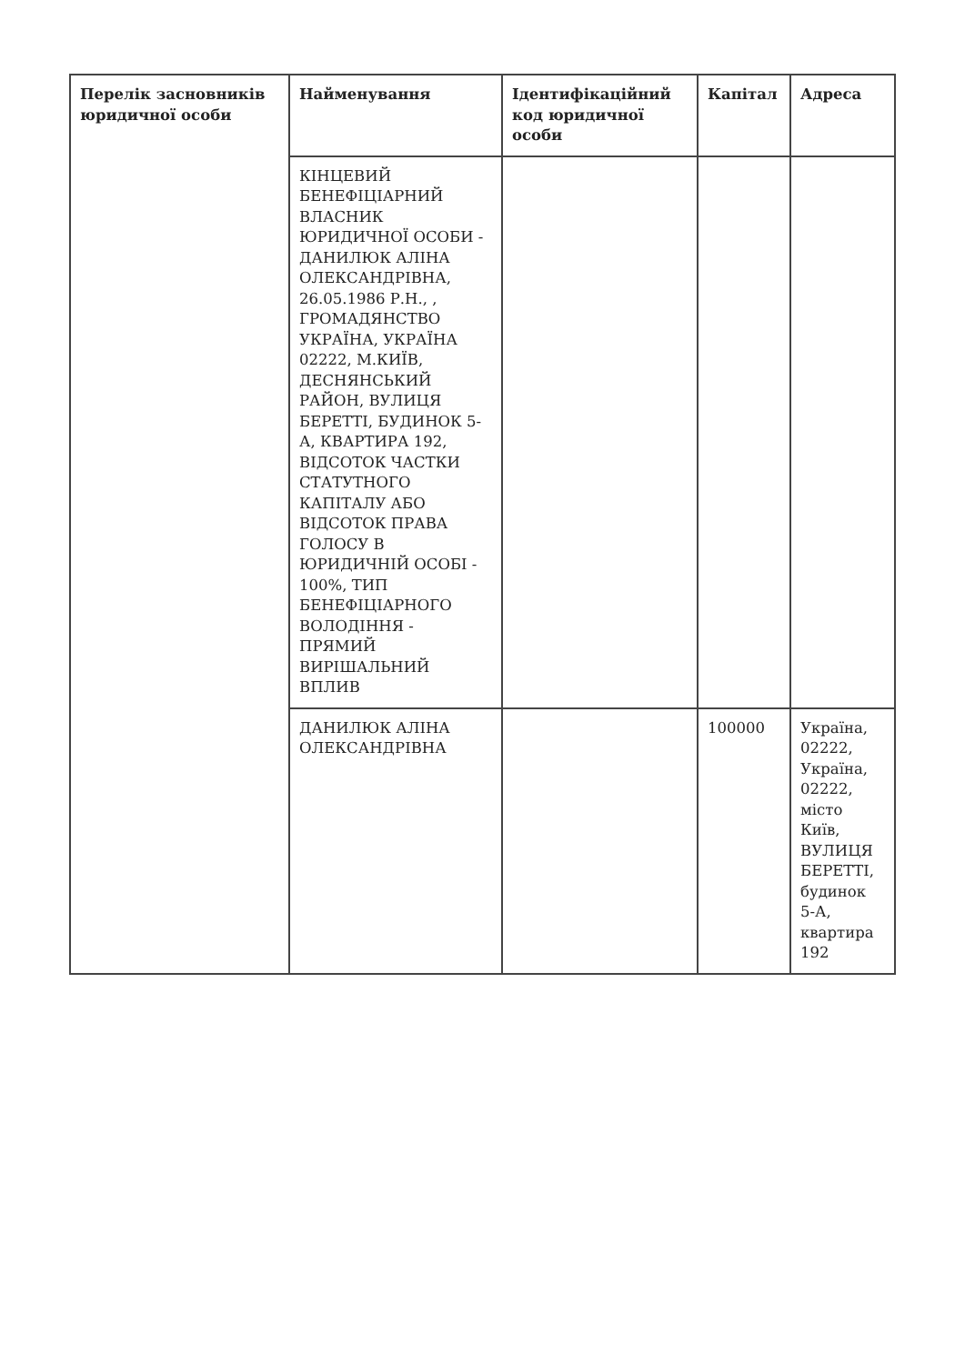| Перелік засновників юридичної особи | Найменування | Ідентифікаційний код юридичної особи | Капітал | Адреса |
| --- | --- | --- | --- | --- |
| | КІНЦЕВИЙ БЕНЕФІЦІАРНИЙ ВЛАСНИК ЮРИДИЧНОЇ ОСОБИ - ДАНИЛЮК АЛІНА ОЛЕКСАНДРІВНА, 26.05.1986 Р.Н., , ГРОМАДЯНСТВО УКРАЇНА, УКРАЇНА 02222, М.КИЇВ, ДЕСНЯНСЬКИЙ РАЙОН, ВУЛИЦЯ БЕРЕТТІ, БУДИНОК 5-А, КВАРТИРА 192, ВІДСОТОК ЧАСТКИ СТАТУТНОГО КАПІТАЛУ АБО ВІДСОТОК ПРАВА ГОЛОСУ В ЮРИДИЧНІЙ ОСОБІ - 100%, ТИП БЕНЕФІЦІАРНОГО ВОЛОДІННЯ - ПРЯМИЙ ВИРІШАЛЬНИЙ ВПЛИВ | | | |
| | ДАНИЛЮК АЛІНА ОЛЕКСАНДРІВНА | | 100000 | Україна, 02222, Україна, 02222, місто Київ, ВУЛИЦЯ БЕРЕТТІ, будинок 5-А, квартира 192 |